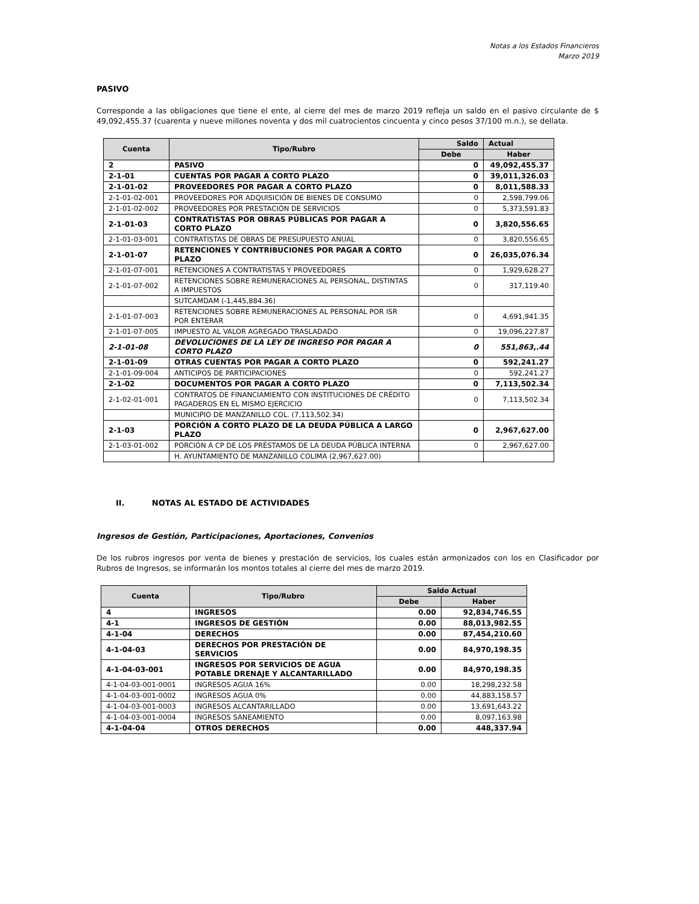Notas a los Estados Financieros
Marzo 2019
PASIVO
Corresponde a las obligaciones que tiene el ente, al cierre del mes de marzo 2019 refleja un saldo en el pasivo circulante de $ 49,092,455.37 (cuarenta y nueve millones noventa y dos mil cuatrocientos cincuenta y cinco pesos 37/100 m.n.), se dellata.
| Cuenta | Tipo/Rubro | Saldo | Actual |
| --- | --- | --- | --- |
| | | Debe | Haber |
| 2 | PASIVO | 0 | 49,092,455.37 |
| 2-1-01 | CUENTAS POR PAGAR A CORTO PLAZO | 0 | 39,011,326.03 |
| 2-1-01-02 | PROVEEDORES POR PAGAR A CORTO PLAZO | 0 | 8,011,588.33 |
| 2-1-01-02-001 | PROVEEDORES POR ADQUISICIÓN DE BIENES DE CONSUMO | 0 | 2,598,799.06 |
| 2-1-01-02-002 | PROVEEDORES POR PRESTACIÓN DE SERVICIOS | 0 | 5,373,591.83 |
| 2-1-01-03 | CONTRATISTAS POR OBRAS PÚBLICAS POR PAGAR A CORTO PLAZO | 0 | 3,820,556.65 |
| 2-1-01-03-001 | CONTRATISTAS DE OBRAS DE PRESUPUESTO ANUAL | 0 | 3,820,556.65 |
| 2-1-01-07 | RETENCIONES Y CONTRIBUCIONES POR PAGAR A CORTO PLAZO | 0 | 26,035,076.34 |
| 2-1-01-07-001 | RETENCIONES A CONTRATISTAS Y PROVEEDORES | 0 | 1,929,628.27 |
| 2-1-01-07-002 | RETENCIONES SOBRE REMUNERACIONES AL PERSONAL, DISTINTAS A IMPUESTOS | 0 | 317,119.40 |
| | SUTCAMDAM (-1,445,884.36) | | |
| 2-1-01-07-003 | RETENCIONES SOBRE REMUNERACIONES AL PERSONAL POR ISR POR ENTERAR | 0 | 4,691,941.35 |
| 2-1-01-07-005 | IMPUESTO AL VALOR AGREGADO TRASLADADO | 0 | 19,096,227.87 |
| 2-1-01-08 | DEVOLUCIONES DE LA LEY DE INGRESO POR PAGAR A CORTO PLAZO | 0 | 551,863,.44 |
| 2-1-01-09 | OTRAS CUENTAS POR PAGAR A CORTO PLAZO | 0 | 592,241.27 |
| 2-1-01-09-004 | ANTICIPOS DE PARTICIPACIONES | 0 | 592,241.27 |
| 2-1-02 | DOCUMENTOS POR PAGAR A CORTO PLAZO | 0 | 7,113,502.34 |
| 2-1-02-01-001 | CONTRATOS DE FINANCIAMIENTO CON INSTITUCIONES DE CRÉDITO PAGADEROS EN EL MISMO EJERCICIO | 0 | 7,113,502.34 |
| | MUNICIPIO DE MANZANILLO COL. (7,113,502.34) | | |
| 2-1-03 | PORCIÓN A CORTO PLAZO DE LA DEUDA PÚBLICA A LARGO PLAZO | 0 | 2,967,627.00 |
| 2-1-03-01-002 | PORCIÓN A CP DE LOS PRÉSTAMOS DE LA DEUDA PÚBLICA INTERNA | 0 | 2,967,627.00 |
| | H. AYUNTAMIENTO DE MANZANILLO COLIMA (2,967,627.00) | | |
II. NOTAS AL ESTADO DE ACTIVIDADES
Ingresos de Gestión, Participaciones, Aportaciones, Convenios
De los rubros ingresos por venta de bienes y prestación de servicios, los cuales están armonizados con los en Clasificador por Rubros de Ingresos, se informarán los montos totales al cierre del mes de marzo 2019.
| Cuenta | Tipo/Rubro | Saldo Actual | |
| --- | --- | --- | --- |
| | | Debe | Haber |
| 4 | INGRESOS | 0.00 | 92,834,746.55 |
| 4-1 | INGRESOS DE GESTIÓN | 0.00 | 88,013,982.55 |
| 4-1-04 | DERECHOS | 0.00 | 87,454,210.60 |
| 4-1-04-03 | DERECHOS POR PRESTACIÓN DE SERVICIOS | 0.00 | 84,970,198.35 |
| 4-1-04-03-001 | INGRESOS POR SERVICIOS DE AGUA POTABLE DRENAJE Y ALCANTARILLADO | 0.00 | 84,970,198.35 |
| 4-1-04-03-001-0001 | INGRESOS AGUA 16% | 0.00 | 18,298,232.58 |
| 4-1-04-03-001-0002 | INGRESOS AGUA 0% | 0.00 | 44,883,158.57 |
| 4-1-04-03-001-0003 | INGRESOS ALCANTARILLADO | 0.00 | 13,691,643.22 |
| 4-1-04-03-001-0004 | INGRESOS SANEAMIENTO | 0.00 | 8,097,163.98 |
| 4-1-04-04 | OTROS DERECHOS | 0.00 | 448,337.94 |